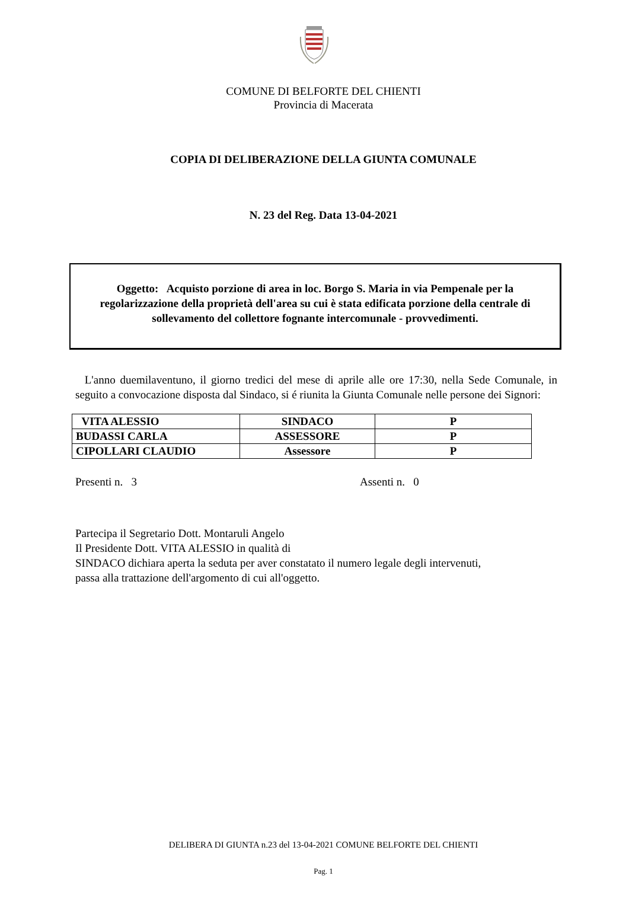COMUNE DI BELFORTE DEL CHIENTI
Provincia di Macerata
COPIA DI DELIBERAZIONE DELLA GIUNTA COMUNALE
N. 23 del Reg. Data 13-04-2021
Oggetto: Acquisto porzione di area in loc. Borgo S. Maria in via Pempenale per la regolarizzazione della proprietà dell'area su cui è stata edificata porzione della centrale di sollevamento del collettore fognante intercomunale - provvedimenti.
L'anno duemilaventuno, il giorno tredici del mese di aprile alle ore 17:30, nella Sede Comunale, in seguito a convocazione disposta dal Sindaco, si é riunita la Giunta Comunale nelle persone dei Signori:
| VITA ALESSIO | SINDACO | P |
| BUDASSI CARLA | ASSESSORE | P |
| CIPOLLARI CLAUDIO | Assessore | P |
Presenti n. 3 Assenti n. 0
Partecipa il Segretario Dott. Montaruli Angelo
Il Presidente Dott. VITA ALESSIO in qualità di
SINDACO dichiara aperta la seduta per aver constatato il numero legale degli intervenuti,
passa alla trattazione dell'argomento di cui all'oggetto.
DELIBERA DI GIUNTA n.23 del 13-04-2021 COMUNE BELFORTE DEL CHIENTI
Pag. 1